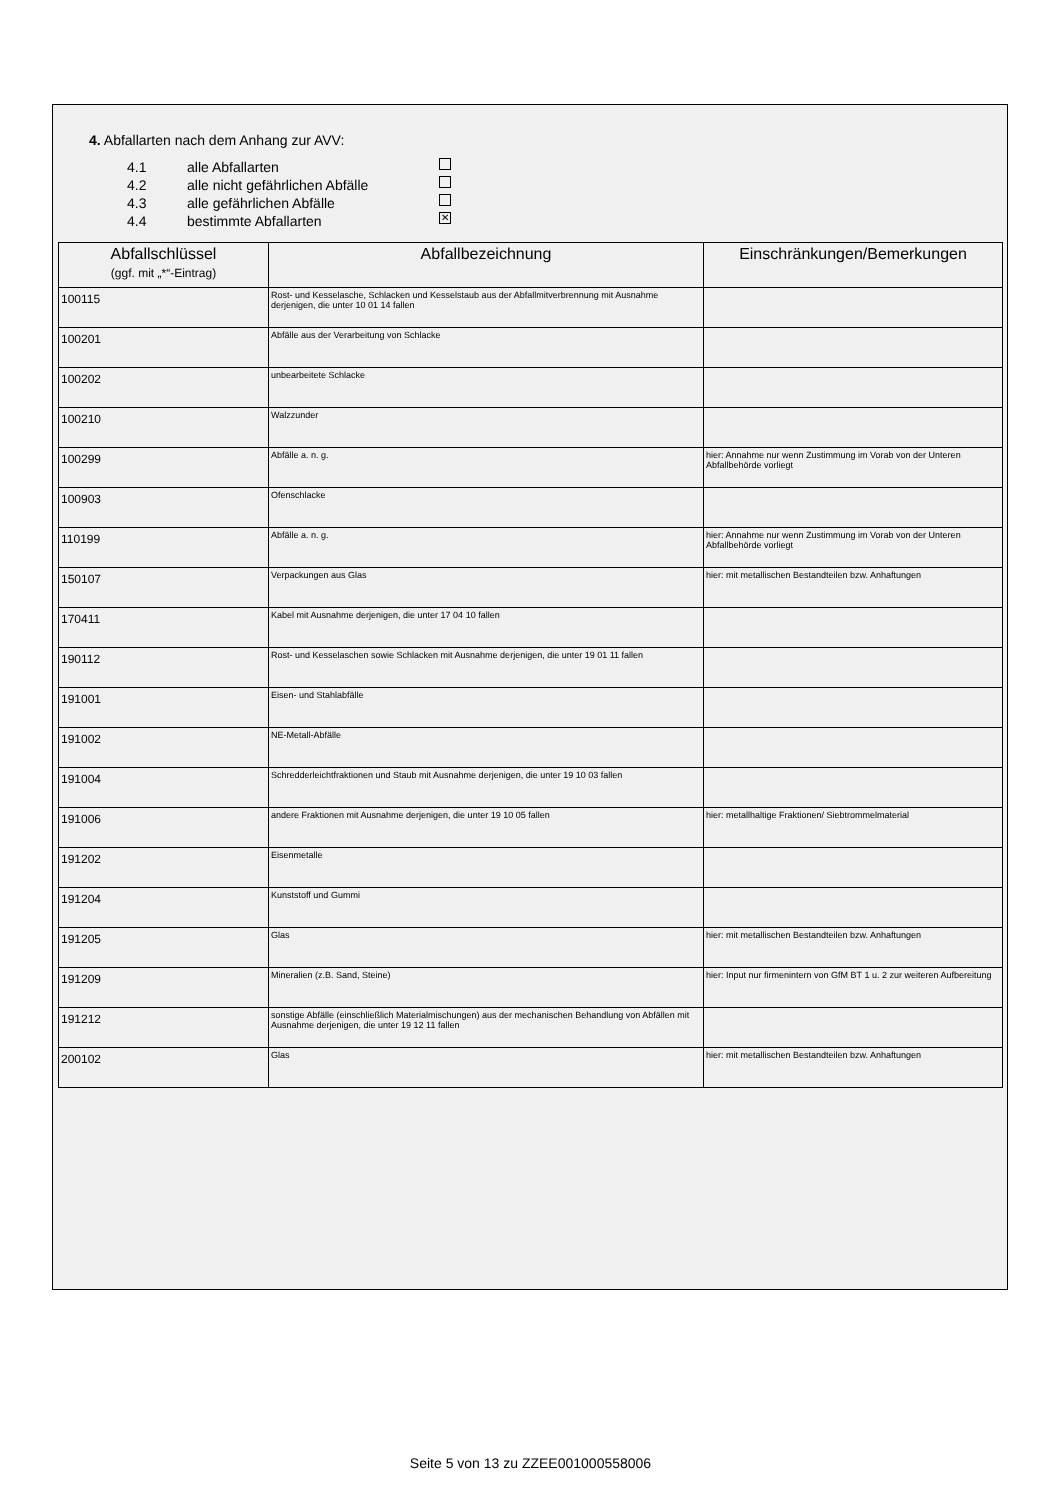4. Abfallarten nach dem Anhang zur AVV:
4.1 alle Abfallarten
4.2 alle nicht gefährlichen Abfälle
4.3 alle gefährlichen Abfälle
4.4 bestimmte Abfallarten ✕
| Abfallschlüssel (ggf. mit „*“-Eintrag) | Abfallbezeichnung | Einschränkungen/Bemerkungen |
| --- | --- | --- |
| 100115 | Rost- und Kesselasche, Schlacken und Kesselstaub aus der Abfallmitverbrennung mit Ausnahme derjenigen, die unter 10 01 14 fallen | |
| 100201 | Abfälle aus der Verarbeitung von Schlacke | |
| 100202 | unbearbeitete Schlacke | |
| 100210 | Walzzunder | |
| 100299 | Abfälle a. n. g. | hier: Annahme nur wenn Zustimmung im Vorab von der Unteren Abfallbehörde vorliegt |
| 100903 | Ofenschlacke | |
| 110199 | Abfälle a. n. g. | hier: Annahme nur wenn Zustimmung im Vorab von der Unteren Abfallbehörde vorliegt |
| 150107 | Verpackungen aus Glas | hier: mit metallischen Bestandteilen bzw. Anhaftungen |
| 170411 | Kabel mit Ausnahme derjenigen, die unter 17 04 10 fallen | |
| 190112 | Rost- und Kesselaschen sowie Schlacken mit Ausnahme derjenigen, die unter 19 01 11 fallen | |
| 191001 | Eisen- und Stahlabfälle | |
| 191002 | NE-Metall-Abfälle | |
| 191004 | Schredderleichtfraktionen und Staub mit Ausnahme derjenigen, die unter 19 10 03 fallen | |
| 191006 | andere Fraktionen mit Ausnahme derjenigen, die unter 19 10 05 fallen | hier: metallhaltige Fraktionen/ Siebtrommelmaterial |
| 191202 | Eisenmetalle | |
| 191204 | Kunststoff und Gummi | |
| 191205 | Glas | hier: mit metallischen Bestandteilen bzw. Anhaftungen |
| 191209 | Mineralien (z.B. Sand, Steine) | hier: Input nur firmenintern von GfM BT 1 u. 2 zur weiteren Aufbereitung |
| 191212 | sonstige Abfälle (einschließlich Materialmischungen) aus der mechanischen Behandlung von Abfällen mit Ausnahme derjenigen, die unter 19 12 11 fallen | |
| 200102 | Glas | hier: mit metallischen Bestandteilen bzw. Anhaftungen |
Seite 5 von 13 zu ZZEE001000558006